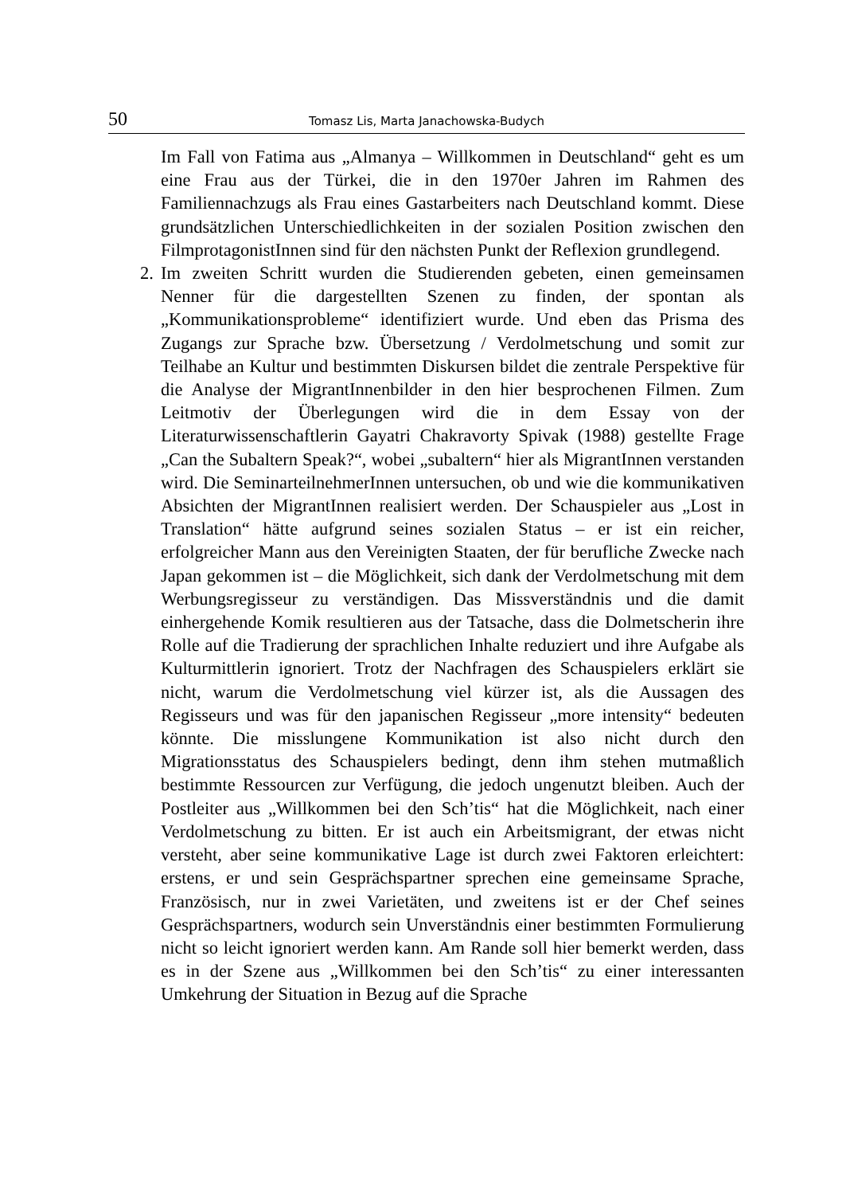50 Tomasz Lis, Marta Janachowska-Budych
Im Fall von Fatima aus „Almanya – Willkommen in Deutschland“ geht es um eine Frau aus der Türkei, die in den 1970er Jahren im Rahmen des Familiennachzugs als Frau eines Gastarbeiters nach Deutschland kommt. Diese grundsätzlichen Unterschiedlichkeiten in der sozialen Position zwischen den FilmprotagonistInnen sind für den nächsten Punkt der Reflexion grundlegend.
2. Im zweiten Schritt wurden die Studierenden gebeten, einen gemeinsamen Nenner für die dargestellten Szenen zu finden, der spontan als „Kommunikationsprobleme“ identifiziert wurde. Und eben das Prisma des Zugangs zur Sprache bzw. Übersetzung / Verdolmetschung und somit zur Teilhabe an Kultur und bestimmten Diskursen bildet die zentrale Perspektive für die Analyse der MigrantInnenbilder in den hier besprochenen Filmen. Zum Leitmotiv der Überlegungen wird die in dem Essay von der Literaturwissenschaftlerin Gayatri Chakravorty Spivak (1988) gestellte Frage „Can the Subaltern Speak?“, wobei „subaltern“ hier als MigrantInnen verstanden wird. Die SeminarteilnehmerInnen untersuchen, ob und wie die kommunikativen Absichten der MigrantInnen realisiert werden. Der Schauspieler aus „Lost in Translation“ hätte aufgrund seines sozialen Status – er ist ein reicher, erfolgreicher Mann aus den Vereinigten Staaten, der für berufliche Zwecke nach Japan gekommen ist – die Möglichkeit, sich dank der Verdolmetschung mit dem Werbungsregisseur zu verständigen. Das Missverständnis und die damit einhergehende Komik resultieren aus der Tatsache, dass die Dolmetscherin ihre Rolle auf die Tradierung der sprachlichen Inhalte reduziert und ihre Aufgabe als Kulturmittlerin ignoriert. Trotz der Nachfragen des Schauspielers erklärt sie nicht, warum die Verdolmetschung viel kürzer ist, als die Aussagen des Regisseurs und was für den japanischen Regisseur „more intensity“ bedeuten könnte. Die misslungene Kommunikation ist also nicht durch den Migrationsstatus des Schauspielers bedingt, denn ihm stehen mutmaßlich bestimmte Ressourcen zur Verfügung, die jedoch ungenutzt bleiben. Auch der Postleiter aus „Willkommen bei den Sch’tis“ hat die Möglichkeit, nach einer Verdolmetschung zu bitten. Er ist auch ein Arbeitsmigrant, der etwas nicht versteht, aber seine kommunikative Lage ist durch zwei Faktoren erleichtert: erstens, er und sein Gesprächspartner sprechen eine gemeinsame Sprache, Französisch, nur in zwei Varietäten, und zweitens ist er der Chef seines Gesprächspartners, wodurch sein Unverständnis einer bestimmten Formulierung nicht so leicht ignoriert werden kann. Am Rande soll hier bemerkt werden, dass es in der Szene aus „Willkommen bei den Sch’tis“ zu einer interessanten Umkehrung der Situation in Bezug auf die Sprache